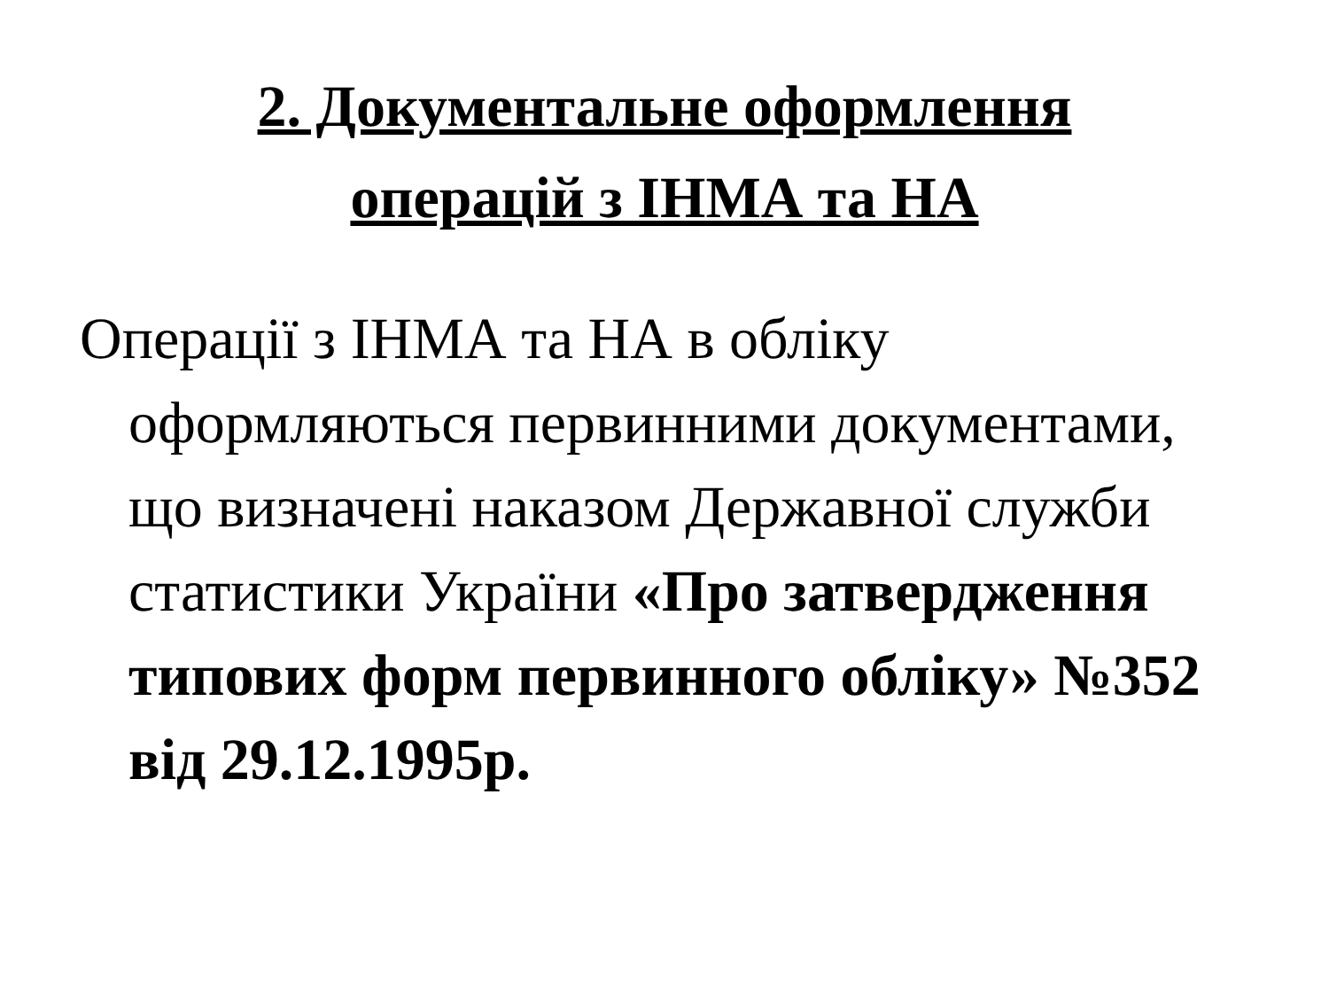2. Документальне оформлення
операцій з ІНМА та НА
Операції з ІНМА та НА в обліку оформляються первинними документами, що визначені наказом Державної служби статистики України «Про затвердження типових форм первинного обліку» №352 від 29.12.1995р.